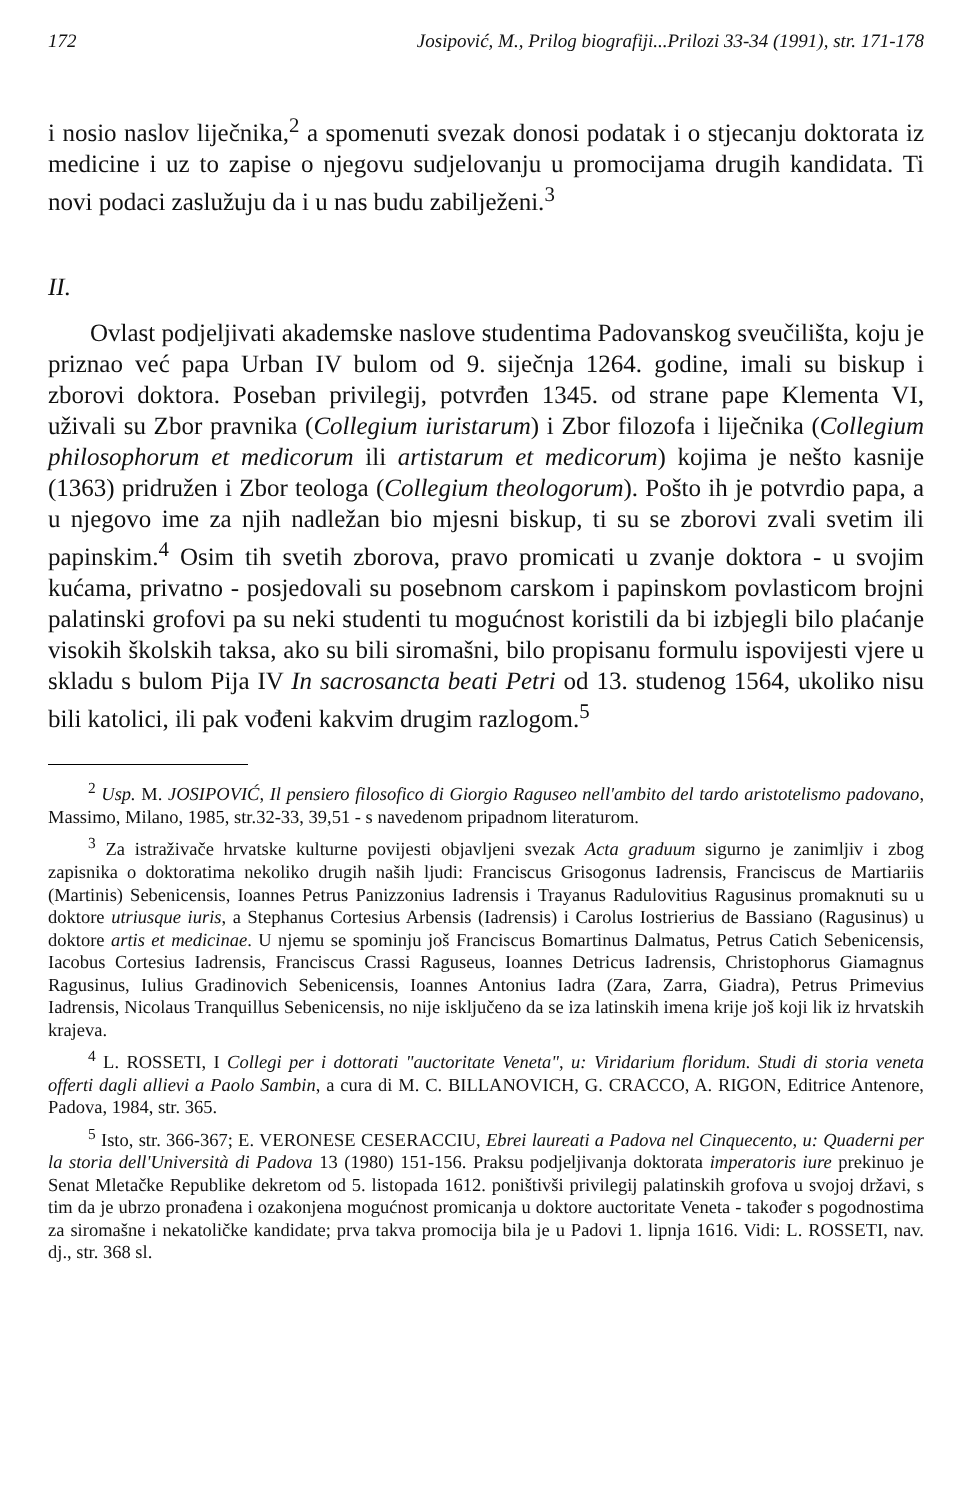172 Josipović, M., Prilog biografiji...Prilozi 33-34 (1991), str. 171-178
i nosio naslov liječnika,<sup>2</sup> a spomenuti svezak donosi podatak i o stjecanju doktorata iz medicine i uz to zapise o njegovu sudjelovanju u promocijama drugih kandidata. Ti novi podaci zaslužuju da i u nas budu zabilježeni.<sup>3</sup>
II.
Ovlast podjeljivati akademske naslove studentima Padovanskog sveučilišta, koju je priznao već papa Urban IV bulom od 9. siječnja 1264. godine, imali su biskup i zborovi doktora. Poseban privilegij, potvrđen 1345. od strane pape Klementa VI, uživali su Zbor pravnika (Collegium iuristarum) i Zbor filozofa i liječnika (Collegium philosophorum et medicorum ili artistarum et medicorum) kojima je nešto kasnije (1363) pridružen i Zbor teologa (Collegium theologorum). Pošto ih je potvrdio papa, a u njegovo ime za njih nadležan bio mjesni biskup, ti su se zborovi zvali svetim ili papinskim.<sup>4</sup> Osim tih svetih zborova, pravo promicati u zvanje doktora - u svojim kućama, privatno - posjedovali su posebnom carskom i papinskom povlasticom brojni palatinski grofovi pa su neki studenti tu mogućnost koristili da bi izbjegli bilo plaćanje visokih školskih taksa, ako su bili siromašni, bilo propisanu formulu ispovijesti vjere u skladu s bulom Pija IV In sacrosancta beati Petri od 13. studenog 1564, ukoliko nisu bili katolici, ili pak vođeni kakvim drugim razlogom.<sup>5</sup>
<sup>2</sup> Usp. M. JOSIPOVIĆ, Il pensiero filosofico di Giorgio Raguseo nell'ambito del tardo aristotelismo padovano, Massimo, Milano, 1985, str.32-33, 39,51 - s navedenom pripadnom literaturom.
<sup>3</sup> Za istraživače hrvatske kulturne povijesti objavljeni svezak Acta graduum sigurno je zanimljiv i zbog zapisnika o doktoratima nekoliko drugih naših ljudi: Franciscus Grisogonus Iadrensis, Franciscus de Martiariis (Martinis) Sebenicensis, Ioannes Petrus Panizzonius Iadrensis i Trayanus Radulovitius Ragusinus promaknuti su u doktore utriusque iuris, a Stephanus Cortesius Arbensis (Iadrensis) i Carolus Iostrierius de Bassiano (Ragusinus) u doktore artis et medicinae. U njemu se spominju još Franciscus Bomartinus Dalmatus, Petrus Catich Sebenicensis, Iacobus Cortesius Iadrensis, Franciscus Crassi Raguseus, Ioannes Detricus Iadrensis, Christophorus Giamagnus Ragusinus, Iulius Gradinovich Sebenicensis, Ioannes Antonius Iadra (Zara, Zarra, Giadra), Petrus Primevius Iadrensis, Nicolaus Tranquillus Sebenicensis, no nije isključeno da se iza latinskih imena krije još koji lik iz hrvatskih krajeva.
<sup>4</sup> L. ROSSETI, I Collegi per i dottorati "auctoritate Veneta", u: Viridarium floridum. Studi di storia veneta offerti dagli allievi a Paolo Sambin, a cura di M. C. BILLANOVICH, G. CRACCO, A. RIGON, Editrice Antenore, Padova, 1984, str. 365.
<sup>5</sup> Isto, str. 366-367; E. VERONESE CESERACCIU, Ebrei laureati a Padova nel Cinquecento, u: Quaderni per la storia dell'Università di Padova 13 (1980) 151-156. Praksu podjeljivanja doktorata imperatoris iure prekinuo je Senat Mletačke Republike dekretom od 5. listopada 1612. poništivši privilegij palatinskih grofova u svojoj državi, s tim da je ubrzo pronađena i ozakonjena mogućnost promicanja u doktore auctoritate Veneta - također s pogodnostima za siromašne i nekatoličke kandidate; prva takva promocija bila je u Padovi 1. lipnja 1616. Vidi: L. ROSSETI, nav. dj., str. 368 sl.